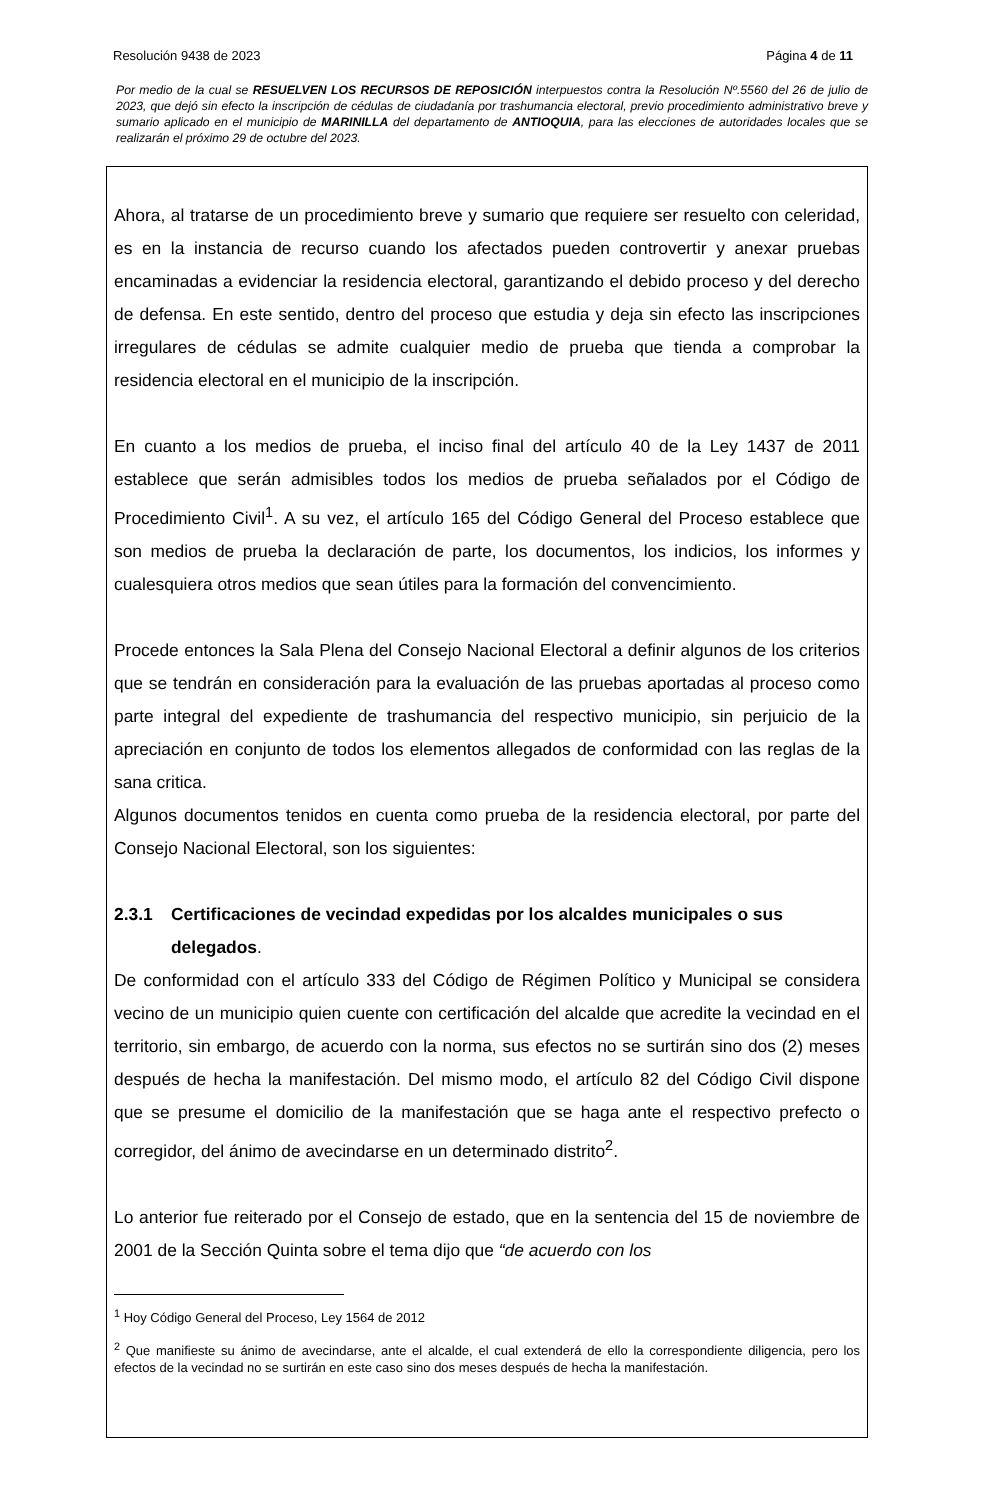Resolución 9438 de 2023 Página 4 de 11
Por medio de la cual se RESUELVEN LOS RECURSOS DE REPOSICIÓN interpuestos contra la Resolución Nº.5560 del 26 de julio de 2023, que dejó sin efecto la inscripción de cédulas de ciudadanía por trashumancia electoral, previo procedimiento administrativo breve y sumario aplicado en el municipio de MARINILLA del departamento de ANTIOQUIA, para las elecciones de autoridades locales que se realizarán el próximo 29 de octubre del 2023.
Ahora, al tratarse de un procedimiento breve y sumario que requiere ser resuelto con celeridad, es en la instancia de recurso cuando los afectados pueden controvertir y anexar pruebas encaminadas a evidenciar la residencia electoral, garantizando el debido proceso y del derecho de defensa. En este sentido, dentro del proceso que estudia y deja sin efecto las inscripciones irregulares de cédulas se admite cualquier medio de prueba que tienda a comprobar la residencia electoral en el municipio de la inscripción.
En cuanto a los medios de prueba, el inciso final del artículo 40 de la Ley 1437 de 2011 establece que serán admisibles todos los medios de prueba señalados por el Código de Procedimiento Civil<sup>1</sup>. A su vez, el artículo 165 del Código General del Proceso establece que son medios de prueba la declaración de parte, los documentos, los indicios, los informes y cualesquiera otros medios que sean útiles para la formación del convencimiento.
Procede entonces la Sala Plena del Consejo Nacional Electoral a definir algunos de los criterios que se tendrán en consideración para la evaluación de las pruebas aportadas al proceso como parte integral del expediente de trashumancia del respectivo municipio, sin perjuicio de la apreciación en conjunto de todos los elementos allegados de conformidad con las reglas de la sana critica.
Algunos documentos tenidos en cuenta como prueba de la residencia electoral, por parte del Consejo Nacional Electoral, son los siguientes:
2.3.1 Certificaciones de vecindad expedidas por los alcaldes municipales o sus delegados.
De conformidad con el artículo 333 del Código de Régimen Político y Municipal se considera vecino de un municipio quien cuente con certificación del alcalde que acredite la vecindad en el territorio, sin embargo, de acuerdo con la norma, sus efectos no se surtirán sino dos (2) meses después de hecha la manifestación. Del mismo modo, el artículo 82 del Código Civil dispone que se presume el domicilio de la manifestación que se haga ante el respectivo prefecto o corregidor, del ánimo de avecindarse en un determinado distrito<sup>2</sup>.
Lo anterior fue reiterado por el Consejo de estado, que en la sentencia del 15 de noviembre de 2001 de la Sección Quinta sobre el tema dijo que “de acuerdo con los
<sup>1</sup> Hoy Código General del Proceso, Ley 1564 de 2012
<sup>2</sup> Que manifieste su ánimo de avecindarse, ante el alcalde, el cual extenderá de ello la correspondiente diligencia, pero los efectos de la vecindad no se surtirán en este caso sino dos meses después de hecha la manifestación.